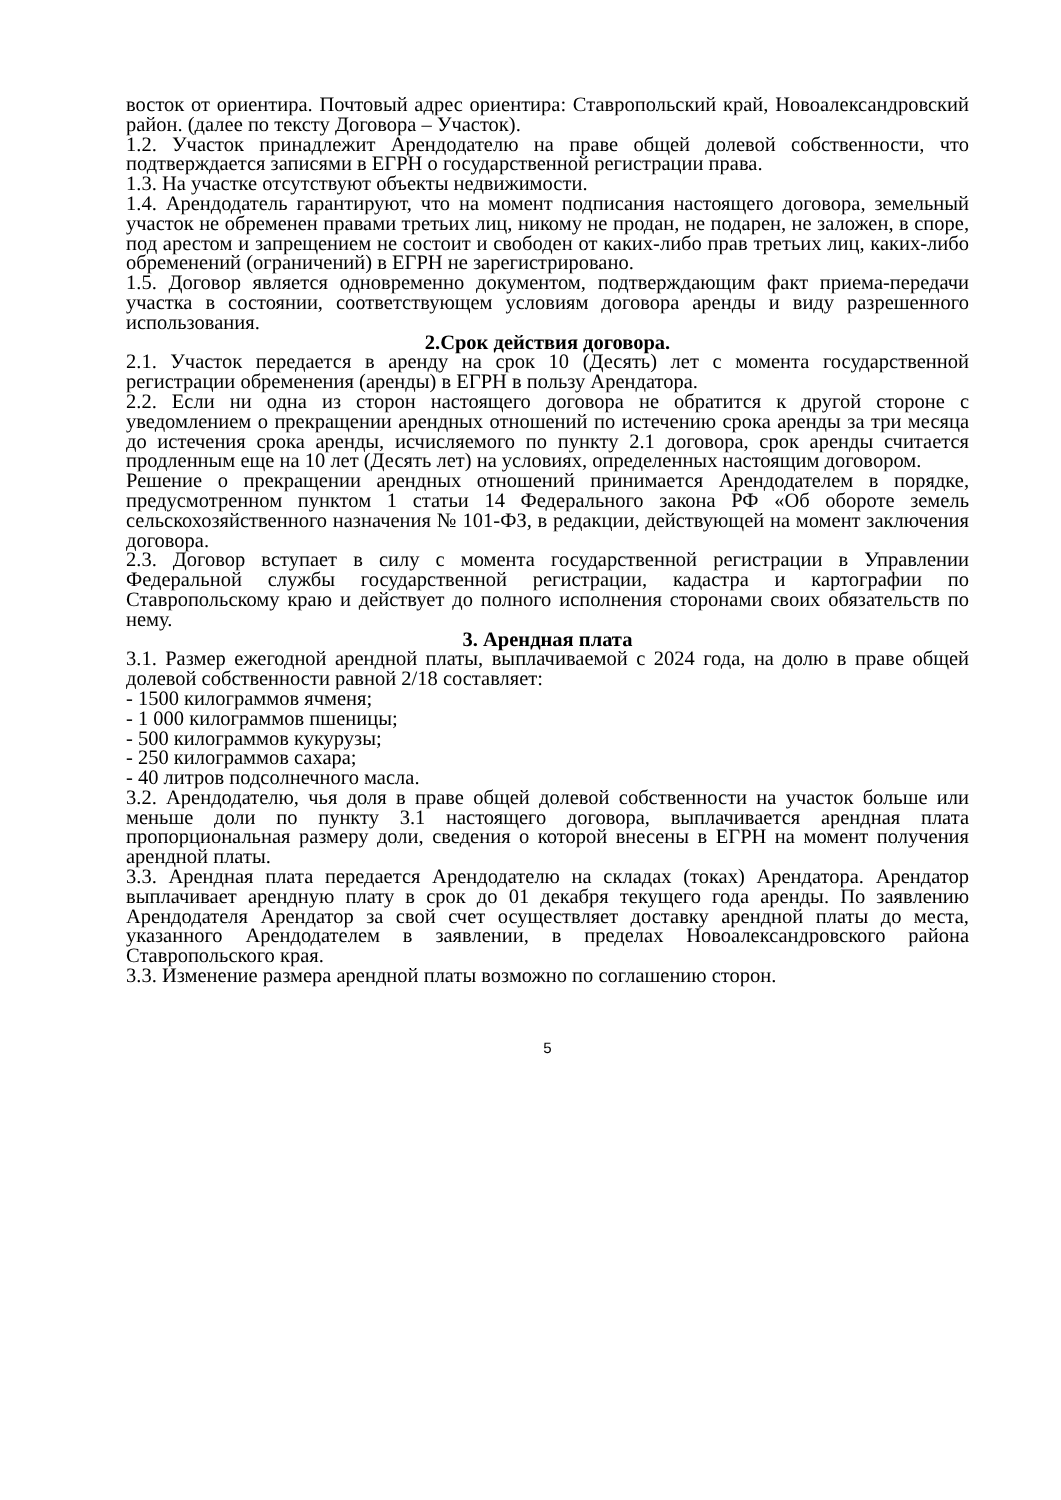восток от ориентира. Почтовый адрес ориентира: Ставропольский край, Новоалександровский район. (далее по тексту Договора – Участок).
1.2. Участок принадлежит Арендодателю на праве общей долевой собственности, что подтверждается записями в ЕГРН о государственной регистрации права.
1.3. На участке отсутствуют объекты недвижимости.
1.4. Арендодатель гарантируют, что на момент подписания настоящего договора, земельный участок не обременен правами третьих лиц, никому не продан, не подарен, не заложен, в споре, под арестом и запрещением не состоит и свободен от каких-либо прав третьих лиц, каких-либо обременений (ограничений) в ЕГРН не зарегистрировано.
1.5. Договор является одновременно документом, подтверждающим факт приема-передачи участка в состоянии, соответствующем условиям договора аренды и виду разрешенного использования.
2.Срок действия договора.
2.1. Участок передается в аренду на срок 10 (Десять) лет с момента государственной регистрации обременения (аренды) в ЕГРН в пользу Арендатора.
2.2. Если ни одна из сторон настоящего договора не обратится к другой стороне с уведомлением о прекращении арендных отношений по истечению срока аренды за три месяца до истечения срока аренды, исчисляемого по пункту 2.1 договора, срок аренды считается продленным еще на 10 лет (Десять лет) на условиях, определенных настоящим договором.
Решение о прекращении арендных отношений принимается Арендодателем в порядке, предусмотренном пунктом 1 статьи 14 Федерального закона РФ «Об обороте земель сельскохозяйственного назначения № 101-ФЗ, в редакции, действующей на момент заключения договора.
2.3. Договор вступает в силу с момента государственной регистрации в Управлении Федеральной службы государственной регистрации, кадастра и картографии по Ставропольскому краю и действует до полного исполнения сторонами своих обязательств по нему.
3. Арендная плата
3.1. Размер ежегодной арендной платы, выплачиваемой с 2024 года, на долю в праве общей долевой собственности равной 2/18 составляет:
- 1500 килограммов ячменя;
- 1 000 килограммов пшеницы;
- 500 килограммов кукурузы;
- 250 килограммов сахара;
- 40 литров подсолнечного масла.
3.2. Арендодателю, чья доля в праве общей долевой собственности на участок больше или меньше доли по пункту 3.1 настоящего договора, выплачивается арендная плата пропорциональная размеру доли, сведения о которой внесены в ЕГРН на момент получения арендной платы.
3.3. Арендная плата передается Арендодателю на складах (токах) Арендатора. Арендатор выплачивает арендную плату в срок до 01 декабря текущего года аренды. По заявлению Арендодателя Арендатор за свой счет осуществляет доставку арендной платы до места, указанного Арендодателем в заявлении, в пределах Новоалександровского района Ставропольского края.
3.3. Изменение размера арендной платы возможно по соглашению сторон.
5